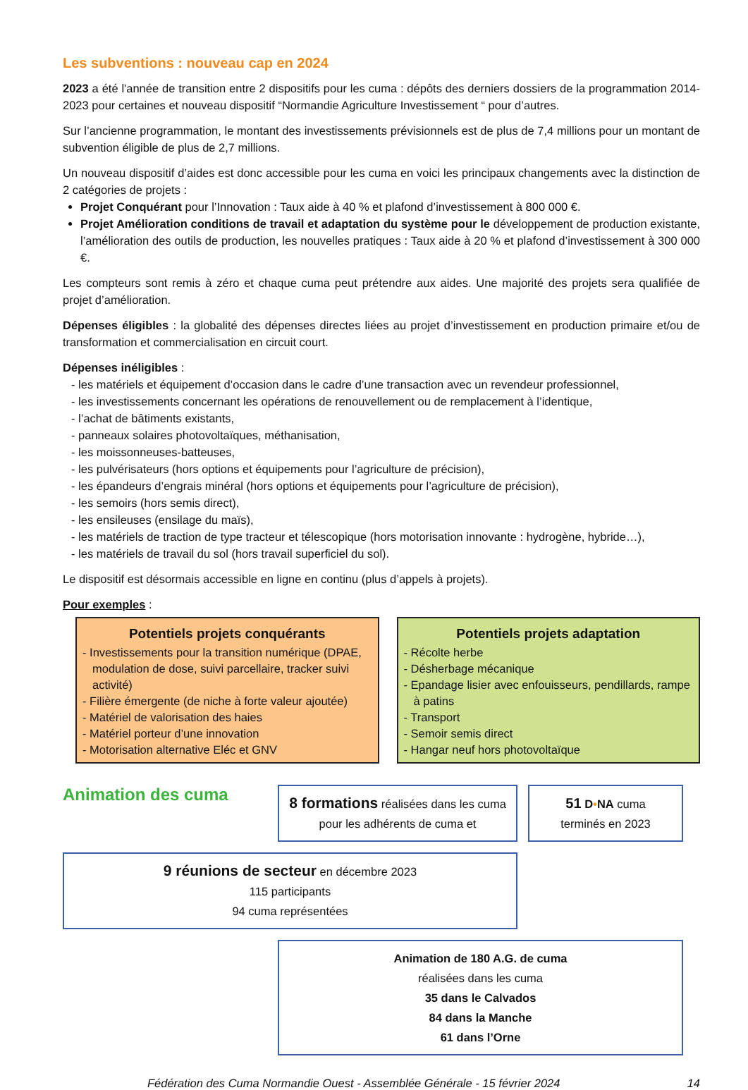Les subventions : nouveau cap en 2024
2023 a été l'année de transition entre 2 dispositifs pour les cuma : dépôts des derniers dossiers de la programmation 2014-2023 pour certaines et nouveau dispositif “Normandie Agriculture Investissement “ pour d’autres.
Sur l’ancienne programmation, le montant des investissements prévisionnels est de plus de 7,4 millions pour un montant de subvention éligible de plus de 2,7 millions.
Un nouveau dispositif d’aides est donc accessible pour les cuma en voici les principaux changements avec la distinction de 2 catégories de projets :
Projet Conquérant pour l’Innovation : Taux aide à 40 % et plafond d’investissement à 800 000 €.
Projet Amélioration conditions de travail et adaptation du système pour le développement de production existante, l’amélioration des outils de production, les nouvelles pratiques : Taux aide à 20 % et plafond d’investissement à 300 000 €.
Les compteurs sont remis à zéro et chaque cuma peut prétendre aux aides. Une majorité des projets sera qualifiée de projet d’amélioration.
Dépenses éligibles : la globalité des dépenses directes liées au projet d’investissement en production primaire et/ou de transformation et commercialisation en circuit court.
Dépenses inéligibles :
- les matériels et équipement d’occasion dans le cadre d’une transaction avec un revendeur professionnel,
- les investissements concernant les opérations de renouvellement ou de remplacement à l’identique,
- l’achat de bâtiments existants,
- panneaux solaires photovoltaïques, méthanisation,
- les moissonneuses-batteuses,
- les pulvérisateurs (hors options et équipements pour l’agriculture de précision),
- les épandeurs d’engrais minéral (hors options et équipements pour l’agriculture de précision),
- les semoirs (hors semis direct),
- les ensileuses (ensilage du maïs),
- les matériels de traction de type tracteur et télescopique (hors motorisation innovante : hydrogène, hybride…),
- les matériels de travail du sol (hors travail superficiel du sol).
Le dispositif est désormais accessible en ligne en continu (plus d’appels à projets).
Pour exemples :
Potentiels projets conquérants
- Investissements pour la transition numérique (DPAE, modulation de dose, suivi parcellaire, tracker suivi activité)
- Filière émergente (de niche à forte valeur ajoutée)
- Matériel de valorisation des haies
- Matériel porteur d’une innovation
- Motorisation alternative Eléc et GNV
Potentiels projets adaptation
- Récolte herbe
- Désherbage mécanique
- Epandage lisier avec enfouisseurs, pendillards, rampe à patins
- Transport
- Semoir semis direct
- Hangar neuf hors photovoltaïque
Animation des cuma
8 formations réalisées dans les cuma pour les adhérents de cuma et
51 D•NA cuma
terminés en 2023
9 réunions de secteur en décembre 2023
115 participants
94 cuma représentées
Animation de 180 A.G. de cuma
réalisées dans les cuma
35 dans le Calvados
84 dans la Manche
61 dans l’Orne
Fédération des Cuma Normandie Ouest - Assemblée Générale - 15 février 2024 14